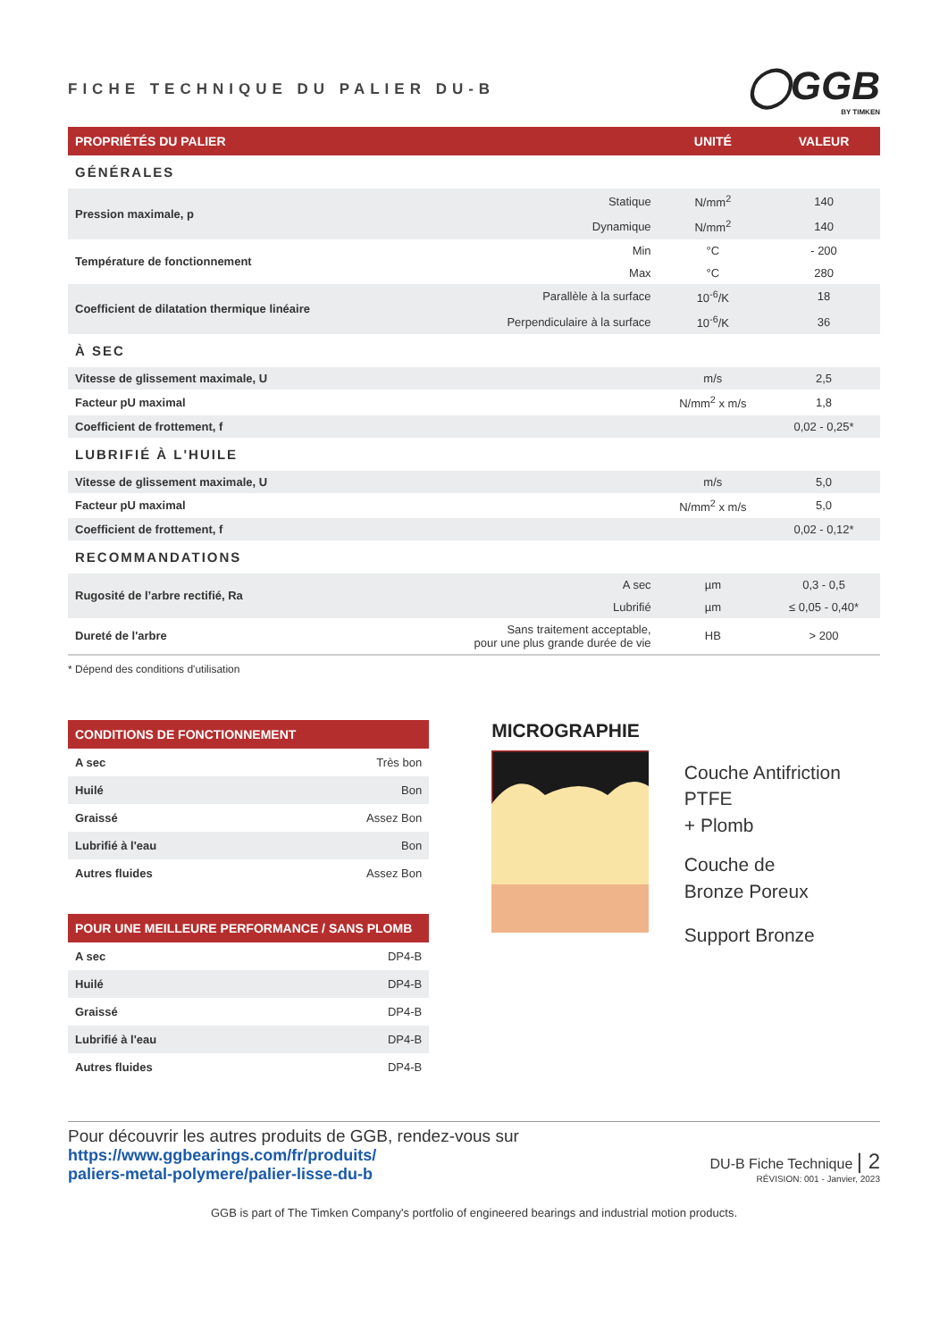FICHE TECHNIQUE DU PALIER DU-B
◯GGB
BY TIMKEN
| PROPRIÉTÉS DU PALIER | | UNITÉ | VALEUR |
| --- | --- | --- | --- |
| GÉNÉRALES | | | |
| Pression maximale, p | Statique | N/mm<sup>2</sup> | 140 |
| | Dynamique | N/mm<sup>2</sup> | 140 |
| Température de fonctionnement | Min | °C | - 200 |
| | Max | °C | 280 |
| Coefficient de dilatation thermique linéaire | Parallèle à la surface | 10<sup>-6</sup>/K | 18 |
| | Perpendiculaire à la surface | 10<sup>-6</sup>/K | 36 |
| À SEC | | | |
| Vitesse de glissement maximale, U | | m/s | 2,5 |
| Facteur pU maximal | | N/mm<sup>2</sup> x m/s | 1,8 |
| Coefficient de frottement, f | | | 0,02 - 0,25* |
| LUBRIFIÉ À L'HUILE | | | |
| Vitesse de glissement maximale, U | | m/s | 5,0 |
| Facteur pU maximal | | N/mm<sup>2</sup> x m/s | 5,0 |
| Coefficient de frottement, f | | | 0,02 - 0,12* |
| RECOMMANDATIONS | | | |
| Rugosité de l’arbre rectifié, Ra | A sec | µm | 0,3 - 0,5 |
| | Lubrifié | µm | ≤ 0,05 - 0,40* |
| Dureté de l'arbre | Sans traitement acceptable, pour une plus grande durée de vie | HB | > 200 |
* Dépend des conditions d'utilisation
| CONDITIONS DE FONCTIONNEMENT | |
| --- | --- |
| A sec | Très bon |
| Huilé | Bon |
| Graissé | Assez Bon |
| Lubrifié à l'eau | Bon |
| Autres fluides | Assez Bon |
| POUR UNE MEILLEURE PERFORMANCE / SANS PLOMB | |
| --- | --- |
| A sec | DP4-B |
| Huilé | DP4-B |
| Graissé | DP4-B |
| Lubrifié à l'eau | DP4-B |
| Autres fluides | DP4-B |
MICROGRAPHIE
Couche Antifriction PTFE
+ Plomb
Couche de
Bronze Poreux
Support Bronze
Pour découvrir les autres produits de GGB, rendez-vous sur
https://www.ggbearings.com/fr/produits/
paliers-metal-polymere/palier-lisse-du-b
DU-B Fiche Technique | 2
RÉVISION: 001 - Janvier, 2023
GGB is part of The Timken Company's portfolio of engineered bearings and industrial motion products.